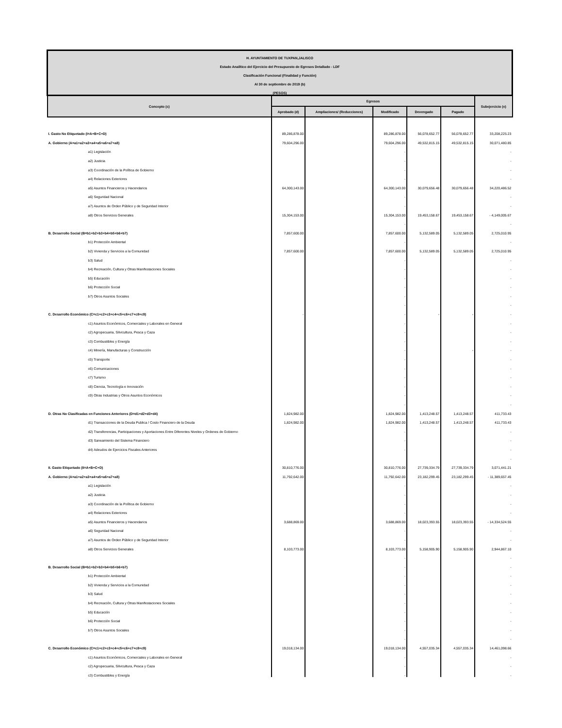| H. AYUNTAMIENTO DE TUXPAN,JALISCO | | | | | | |
| Estado Analítico del Ejercicio del Presupuesto de Egresos Detallado - LDF | | | | | | |
| Clasificación Funcional (Finalidad y Función) | | | | | | |
| Al 30 de septiembre de 2019 (b) | | | | | | |
| (PESOS) | | | | | | |
| Concepto (c) | Egresos | | | | | Subejercicio (e) |
| | Aprobado (d) | Ampliaciones/ (Reducciones) | Modificado | Devengado | Pagado | |
| I. Gasto No Etiquetado (I=A+B+C+D) | 89,286,878.00 | | 89,286,878.00 | 56,078,652.77 | 56,078,652.77 | 33,208,225.23 |
| A. Gobierno (A=a1+a2+a3+a4+a5+a6+a7+a8) | 79,604,296.00 | | 79,604,296.00 | 49,532,815.15 | 49,532,815.15 | 30,071,480.85 |
| a1) Legislación | | | - | | | - |
| a2) Justicia | | | - | | | - |
| a3) Coordinación de la Política de Gobierno | | | - | | | - |
| a4) Relaciones Exteriores | | | - | | | - |
| a5) Asuntos Financieros y Hacendarios | 64,300,143.00 | | 64,300,143.00 | 30,079,656.48 | 30,079,656.48 | 34,220,486.52 |
| a6) Seguridad Nacional | | | - | | | - |
| a7) Asuntos de Orden Público y de Seguridad Interior | | | - | | | - |
| a8) Otros Servicios Generales | 15,304,153.00 | | 15,304,153.00 | 19,453,158.67 | 19,453,158.67 | - 4,149,005.67 |
| | | | - | | | - |
| B. Desarrollo Social (B=b1+b2+b3+b4+b5+b6+b7) | 7,857,600.00 | | 7,857,600.00 | 5,132,589.05 | 5,132,589.05 | 2,725,010.95 |
| b1) Protección Ambiental | | | - | | | - |
| b2) Vivienda y Servicios a la Comunidad | 7,857,600.00 | | 7,857,600.00 | 5,132,589.05 | 5,132,589.05 | 2,725,010.95 |
| b3) Salud | | | - | | | - |
| b4) Recreación, Cultura y Otras Manifestaciones Sociales | | | - | | | - |
| b5) Educación | | | - | | | - |
| b6) Protección Social | | | - | | | - |
| b7) Otros Asuntos Sociales | | | - | | | - |
| | | | - | | | - |
| C. Desarrollo Económico (C=c1+c2+c3+c4+c5+c6+c7+c8+c9) | - | | - | - | - | - |
| c1) Asuntos Económicos, Comerciales y Laborales en General | | | - | | | - |
| c2) Agropecuaria, Silvicultura, Pesca y Caza | | | - | | | - |
| c3) Combustibles y Energía | | | - | | | - |
| c4) Minería, Manufacturas y Construcción | | | - | | - | - |
| c5) Transporte | | | - | | | - |
| c6) Comunicaciones | | | - | | | - |
| c7) Turismo | | | - | | | - |
| c8) Ciencia, Tecnología e Innovación | | | - | | | - |
| c9) Otras Industrias y Otros Asuntos Económicos | | | - | | | - |
| | | | - | | | - |
| D. Otras No Clasificadas en Funciones Anteriores (D=d1+d2+d3+d4) | 1,824,982.00 | | 1,824,982.00 | 1,413,248.57 | 1,413,248.57 | 411,733.43 |
| d1) Transacciones de la Deuda Publica / Costo Financiero de la Deuda | 1,824,982.00 | | 1,824,982.00 | 1,413,248.57 | 1,413,248.57 | 411,733.43 |
| d2) Transferencias, Participaciones y Aportaciones Entre Diferentes Niveles y Ordenes de Gobierno | | | - | | | - |
| d3) Saneamiento del Sistema Financiero | | | - | | | - |
| d4) Adeudos de Ejercicios Fiscales Anteriores | | | - | | | - |
| | | | | | | - |
| II. Gasto Etiquetado (II=A+B+C+D) | 30,810,776.00 | | 30,810,776.00 | 27,739,334.79 | 27,739,334.79 | 3,071,441.21 |
| A. Gobierno (A=a1+a2+a3+a4+a5+a6+a7+a8) | 11,792,642.00 | | 11,792,642.00 | 23,182,299.45 | 23,182,299.45 | - 11,389,657.45 |
| a1) Legislación | | | - | | | - |
| a2) Justicia | | | - | | | - |
| a3) Coordinación de la Política de Gobierno | | | - | | | - |
| a4) Relaciones Exteriores | | | - | | | - |
| a5) Asuntos Financieros y Hacendarios | 3,688,869.00 | | 3,688,869.00 | 18,023,393.55 | 18,023,393.55 | - 14,334,524.55 |
| a6) Seguridad Nacional | | | - | | | - |
| a7) Asuntos de Orden Público y de Seguridad Interior | | | - | | | - |
| a8) Otros Servicios Generales | 8,103,773.00 | | 8,103,773.00 | 5,158,905.90 | 5,158,905.90 | 2,944,867.10 |
| | | | - | | | - |
| B. Desarrollo Social (B=b1+b2+b3+b4+b5+b6+b7) | | | - | | | - |
| b1) Protección Ambiental | | | - | | | - |
| b2) Vivienda y Servicios a la Comunidad | | | - | | | - |
| b3) Salud | | | - | | | - |
| b4) Recreación, Cultura y Otras Manifestaciones Sociales | | | - | | | - |
| b5) Educación | | | - | | | - |
| b6) Protección Social | | | - | | | - |
| b7) Otros Asuntos Sociales | | | - | | | - |
| | | | - | | | - |
| C. Desarrollo Económico (C=c1+c2+c3+c4+c5+c6+c7+c8+c9) | 19,018,134.00 | | 19,018,134.00 | 4,557,035.34 | 4,557,035.34 | 14,461,098.66 |
| c1) Asuntos Económicos, Comerciales y Laborales en General | | | - | | | - |
| c2) Agropecuaria, Silvicultura, Pesca y Caza | | | - | | | - |
| c3) Combustibles y Energía | | | - | | | - |